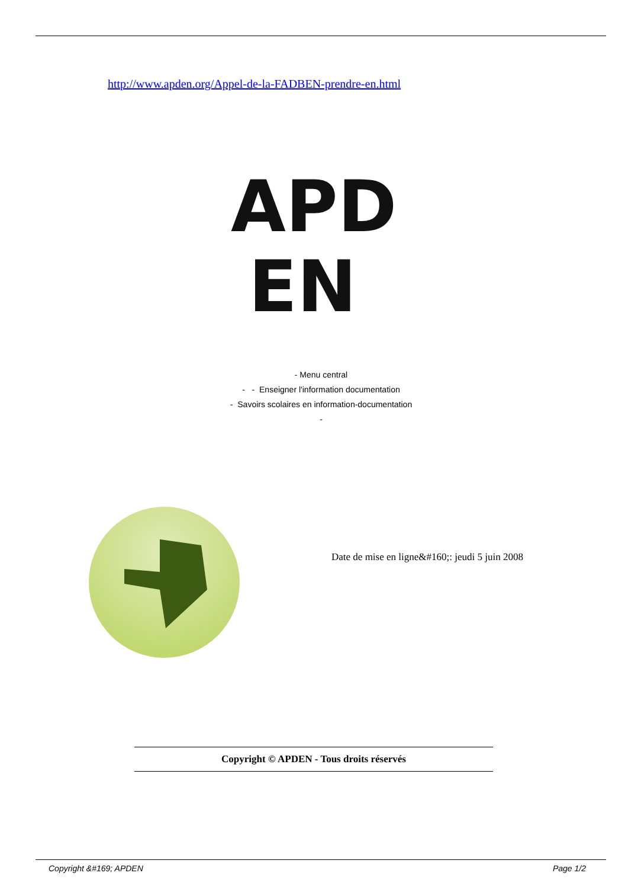http://www.apden.org/Appel-de-la-FADBEN-prendre-en.html
APD
EN
- Menu central
- - Enseigner l'information documentation
- Savoirs scolaires en information-documentation
-
Date de mise en ligne&#160;: jeudi 5 juin 2008
Copyright © APDEN - Tous droits réservés
Copyright &#169; APDEN Page 1/2